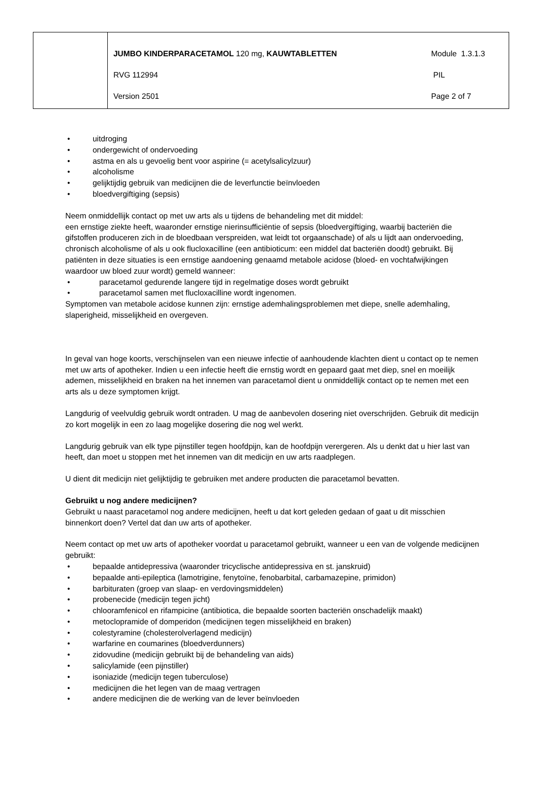| | / JUMBO KINDERPARACETAMOL 120 mg, KAUWTABLETTEN / Module 1.3.1.3 / / RVG 112994 / PIL / / Version 2501 / Page 2 of 7 / |
• uitdroging
• ondergewicht of ondervoeding
• astma en als u gevoelig bent voor aspirine (= acetylsalicylzuur)
• alcoholisme
• gelijktijdig gebruik van medicijnen die de leverfunctie beïnvloeden
• bloedvergiftiging (sepsis)
Neem onmiddellijk contact op met uw arts als u tijdens de behandeling met dit middel:
een ernstige ziekte heeft, waaronder ernstige nierinsufficiëntie of sepsis (bloedvergiftiging, waarbij bacteriën die gifstoffen produceren zich in de bloedbaan verspreiden, wat leidt tot orgaanschade) of als u lijdt aan ondervoeding, chronisch alcoholisme of als u ook flucloxacilline (een antibioticum: een middel dat bacteriën doodt) gebruikt. Bij patiënten in deze situaties is een ernstige aandoening genaamd metabole acidose (bloed- en vochtafwijkingen waardoor uw bloed zuur wordt) gemeld wanneer:
• paracetamol gedurende langere tijd in regelmatige doses wordt gebruikt
• paracetamol samen met flucloxacilline wordt ingenomen.
Symptomen van metabole acidose kunnen zijn: ernstige ademhalingsproblemen met diepe, snelle ademhaling, slaperigheid, misselijkheid en overgeven.
In geval van hoge koorts, verschijnselen van een nieuwe infectie of aanhoudende klachten dient u contact op te nemen met uw arts of apotheker. Indien u een infectie heeft die ernstig wordt en gepaard gaat met diep, snel en moeilijk ademen, misselijkheid en braken na het innemen van paracetamol dient u onmiddellijk contact op te nemen met een arts als u deze symptomen krijgt.
Langdurig of veelvuldig gebruik wordt ontraden. U mag de aanbevolen dosering niet overschrijden. Gebruik dit medicijn zo kort mogelijk in een zo laag mogelijke dosering die nog wel werkt.
Langdurig gebruik van elk type pijnstiller tegen hoofdpijn, kan de hoofdpijn verergeren. Als u denkt dat u hier last van heeft, dan moet u stoppen met het innemen van dit medicijn en uw arts raadplegen.
U dient dit medicijn niet gelijktijdig te gebruiken met andere producten die paracetamol bevatten.
Gebruikt u nog andere medicijnen?
Gebruikt u naast paracetamol nog andere medicijnen, heeft u dat kort geleden gedaan of gaat u dit misschien binnenkort doen? Vertel dat dan uw arts of apotheker.
Neem contact op met uw arts of apotheker voordat u paracetamol gebruikt, wanneer u een van de volgende medicijnen gebruikt:
• bepaalde antidepressiva (waaronder tricyclische antidepressiva en st. janskruid)
• bepaalde anti-epileptica (lamotrigine, fenytoïne, fenobarbital, carbamazepine, primidon)
• barbituraten (groep van slaap- en verdovingsmiddelen)
• probenecide (medicijn tegen jicht)
• chlooramfenicol en rifampicine (antibiotica, die bepaalde soorten bacteriën onschadelijk maakt)
• metoclopramide of domperidon (medicijnen tegen misselijkheid en braken)
• colestyramine (cholesterolverlagend medicijn)
• warfarine en coumarines (bloedverdunners)
• zidovudine (medicijn gebruikt bij de behandeling van aids)
• salicylamide (een pijnstiller)
• isoniazide (medicijn tegen tuberculose)
• medicijnen die het legen van de maag vertragen
• andere medicijnen die de werking van de lever beïnvloeden